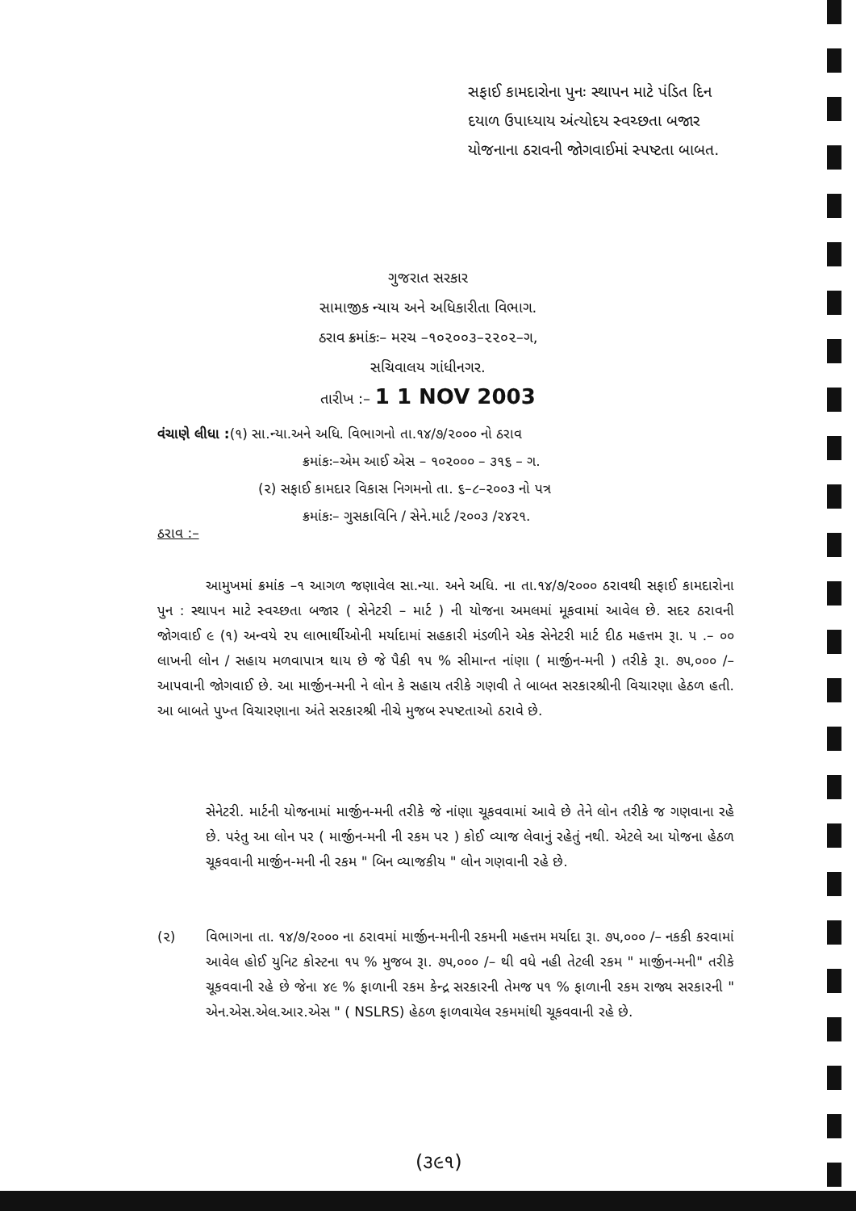સફાઈ કામદારોના પુનઃ સ્થાપન માટે પંડિત દિન દયાળ ઉપાધ્યાય અંત્યોદય સ્વચ્છતા બજાર યોજનાના ઠરાવની જોગવાઈમાં સ્પષ્ટતા બાબત.
ગુજરાત સરકાર
સામાજીક ન્યાય અને અધિકારીતા વિભાગ.
ઠરાવ ક્રમાંકઃ– મરચ –૧૦૨૦૦૩–૨૨૦૨–ગ,
સચિવાલય ગાંધીનગર.
તારીખ :– 1 1 NOV 2003
વંચાણે લીધા :(૧) સા.ન્યા.અને અધિ. વિભાગનો તા.૧૪/૭/૨૦૦૦ નો ઠરાવ
ક્રમાંકઃ–એમ આઈ એસ – ૧૦૨૦૦૦ – ૩૧૬ – ગ.
(૨) સફાઈ કામદાર વિકાસ નિગમનો તા. ૬–૮–૨૦૦૩ નો પત્ર
ક્રમાંકઃ– ગુસકાવિનિ / સેને.માર્ટ /૨૦૦૩ /૨૪૨૧.
ઠરાવ :–
આમુખમાં ક્રમાંક –૧ આગળ જણાવેલ સા.ન્યા. અને અધિ. ના તા.૧૪/૭/૨૦૦૦ ઠરાવથી સફાઈ કામદારોના પુન : સ્થાપન માટે સ્વચ્છતા બજાર ( સેનેટરી – માર્ટ ) ની યોજના અમલમાં મૂકવામાં આવેલ છે. સદર ઠરાવની જોગવાઈ ૯ (૧) અન્વયે ૨૫ લાભાર્થીઓની મર્યાદામાં સહકારી મંડળીને એક સેનેટરી માર્ટ દીઠ મહત્તમ રૂા. ૫ .– ૦૦ લાખની લોન / સહાય મળવાપાત્ર થાય છે જે પૈકી ૧૫ % સીમાન્ત નાંણા ( માર્જીન-મની ) તરીકે રૂા. ૭૫,૦૦૦ /– આપવાની જોગવાઈ છે. આ માર્જીન-મની ને લોન કે સહાય તરીકે ગણવી તે બાબત સરકારશ્રીની વિચારણા હેઠળ હતી. આ બાબતે પુખ્ત વિચારણાના અંતે સરકારશ્રી નીચે મુજબ સ્પષ્ટતાઓ ઠરાવે છે.
સેનેટરી. માર્ટની યોજનામાં માર્જીન-મની તરીકે જે નાંણા ચૂકવવામાં આવે છે તેને લોન તરીકે જ ગણવાના રહે છે. પરંતુ આ લોન પર ( માર્જીન-મની ની રકમ પર ) કોઈ વ્યાજ લેવાનું રહેતું નથી. એટલે આ યોજના હેઠળ ચૂકવવાની માર્જીન-મની ની રકમ " બિન વ્યાજકીય " લોન ગણવાની રહે છે.
(૨) વિભાગના તા. ૧૪/૭/૨૦૦૦ ના ઠરાવમાં માર્જીન-મનીની રકમની મહત્તમ મર્યાદા રૂા. ૭૫,૦૦૦ /– નકકી કરવામાં આવેલ હોઈ યુનિટ કોસ્ટના ૧૫ % મુજબ રૂા. ૭૫,૦૦૦ /– થી વધે નહી તેટલી રકમ " માર્જીન-મની" તરીકે ચૂકવવાની રહે છે જેના ૪૯ % ફાળાની રકમ કેન્દ્ર સરકારની તેમજ ૫૧ % ફાળાની રકમ રાજ્ય સરકારની " એન.એસ.એલ.આર.એસ " ( NSLRS) હેઠળ ફાળવાયેલ રકમમાંથી ચૂકવવાની રહે છે.
(૩૯૧)